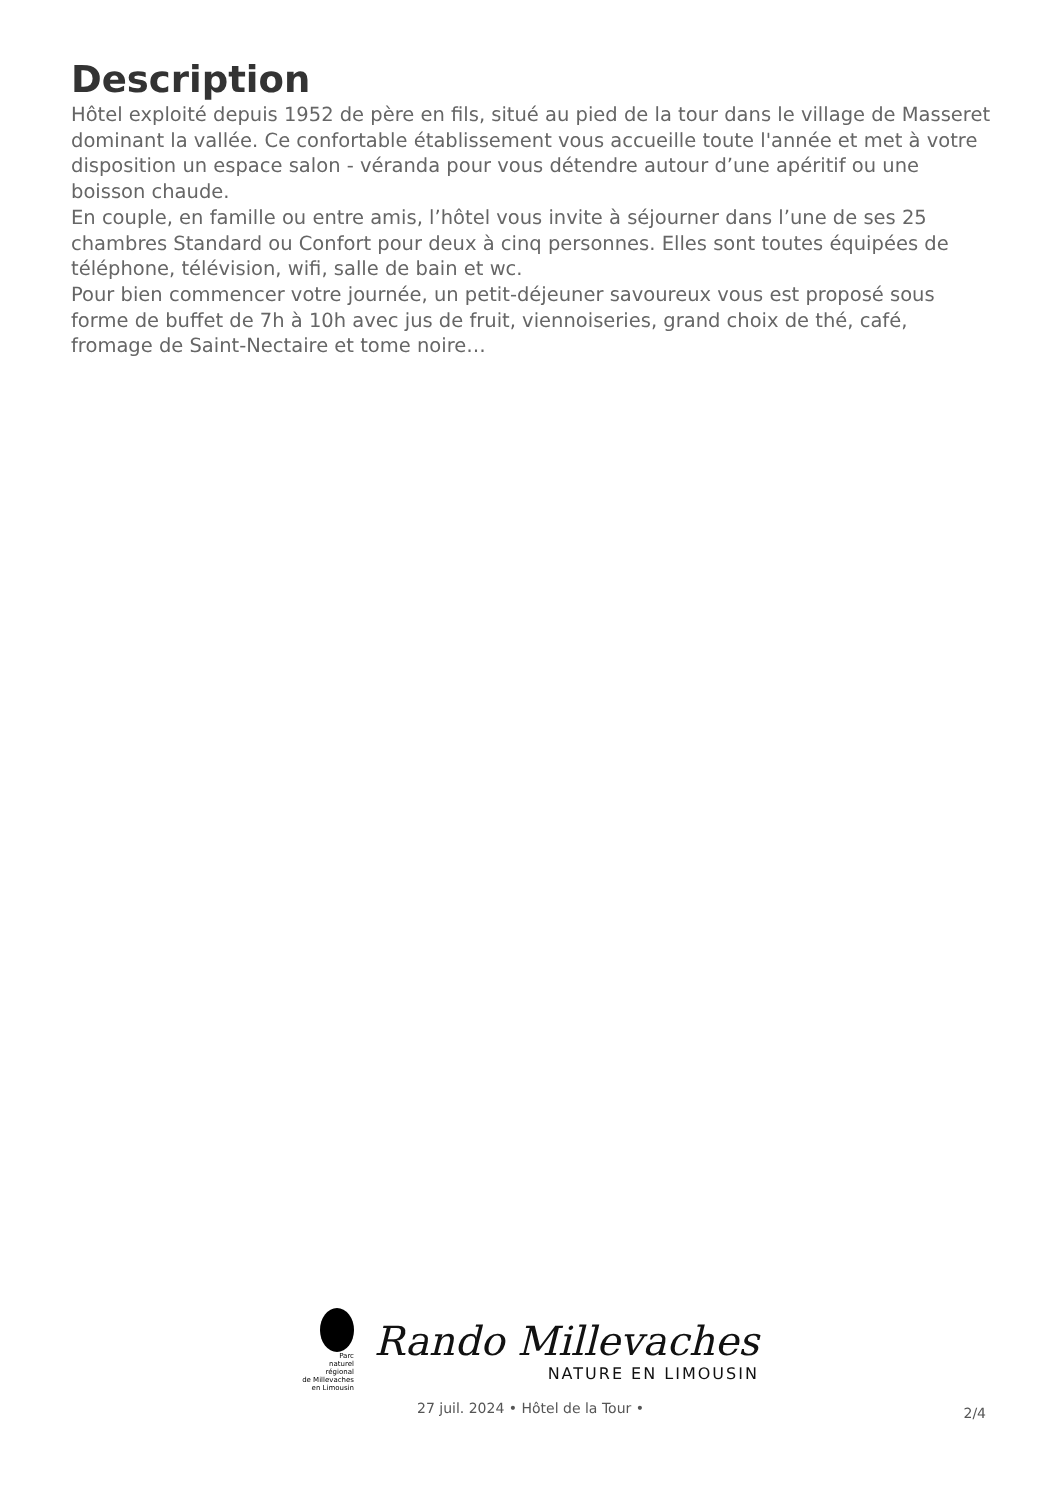Description
Hôtel exploité depuis 1952 de père en fils, situé au pied de la tour dans le village de Masseret dominant la vallée. Ce confortable établissement vous accueille toute l'année et met à votre disposition un espace salon - véranda pour vous détendre autour d’une apéritif ou une boisson chaude.
En couple, en famille ou entre amis, l’hôtel vous invite à séjourner dans l’une de ses 25 chambres Standard ou Confort pour deux à cinq personnes. Elles sont toutes équipées de téléphone, télévision, wifi, salle de bain et wc.
Pour bien commencer votre journée, un petit-déjeuner savoureux vous est proposé sous forme de buffet de 7h à 10h avec jus de fruit, viennoiseries, grand choix de thé, café, fromage de Saint-Nectaire et tome noire…
Parc
naturel
régional
de Millevaches
en Limousin
Rando Millevaches
NATURE EN LIMOUSIN
27 juil. 2024 • Hôtel de la Tour •
2/4